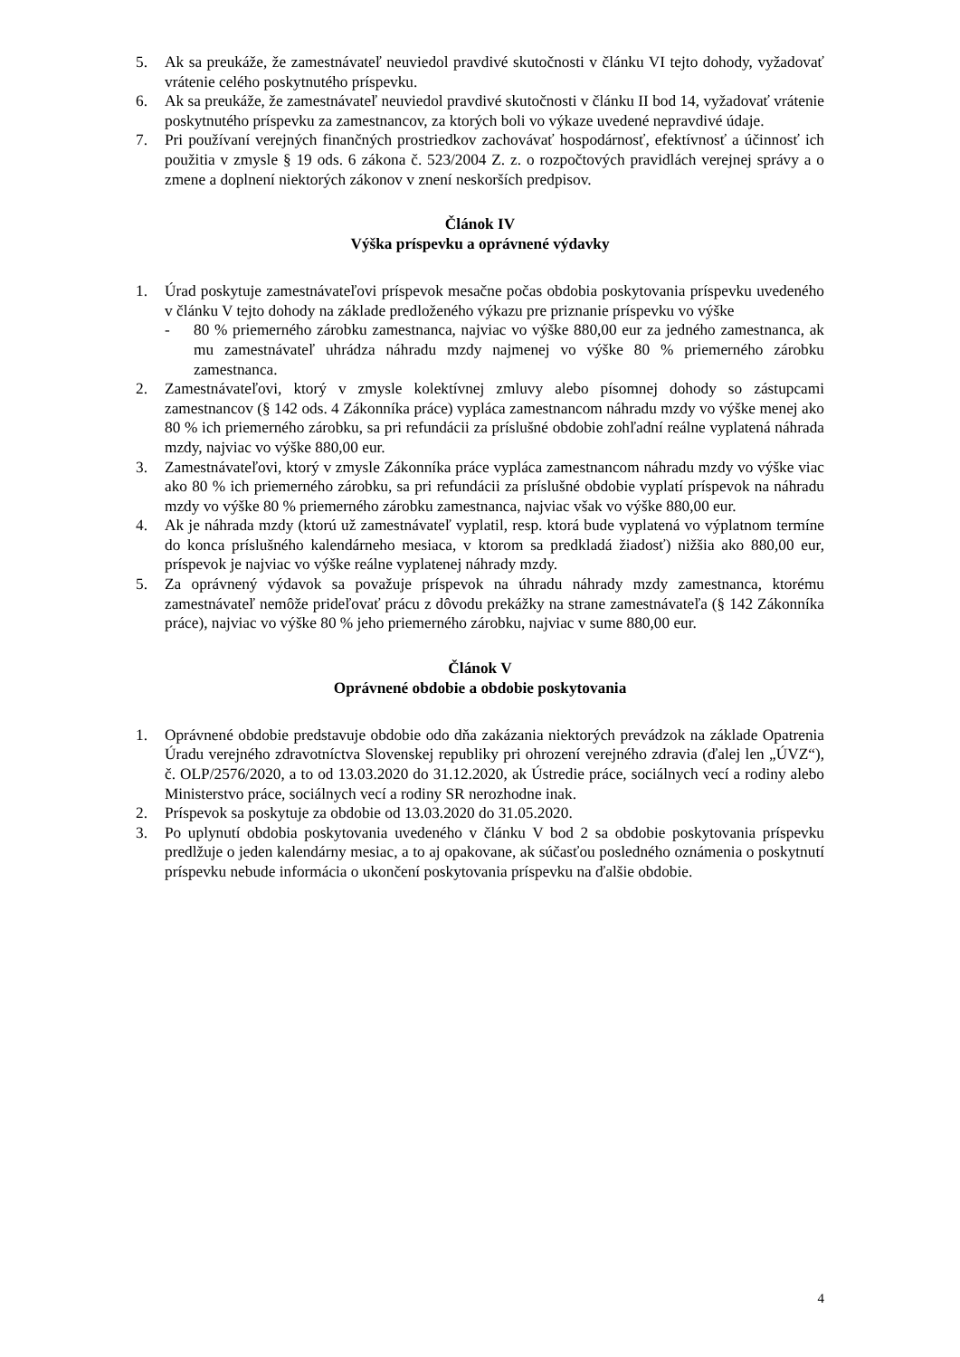5. Ak sa preukáže, že zamestnávateľ neuviedol pravdivé skutočnosti v článku VI tejto dohody, vyžadovať vrátenie celého poskytnutého príspevku.
6. Ak sa preukáže, že zamestnávateľ neuviedol pravdivé skutočnosti v článku II bod 14, vyžadovať vrátenie poskytnutého príspevku za zamestnancov, za ktorých boli vo výkaze uvedené nepravdivé údaje.
7. Pri používaní verejných finančných prostriedkov zachovávať hospodárnosť, efektívnosť a účinnosť ich použitia v zmysle § 19 ods. 6 zákona č. 523/2004 Z. z. o rozpočtových pravidlách verejnej správy a o zmene a doplnení niektorých zákonov v znení neskorších predpisov.
Článok IV
Výška príspevku a oprávnené výdavky
1. Úrad poskytuje zamestnávateľovi príspevok mesačne počas obdobia poskytovania príspevku uvedeného v článku V tejto dohody na základe predloženého výkazu pre priznanie príspevku vo výške
- 80 % priemerného zárobku zamestnanca, najviac vo výške 880,00 eur za jedného zamestnanca, ak mu zamestnávateľ uhrádza náhradu mzdy najmenej vo výške 80 % priemerného zárobku zamestnanca.
2. Zamestnávateľovi, ktorý v zmysle kolektívnej zmluvy alebo písomnej dohody so zástupcami zamestnancov (§ 142 ods. 4 Zákonníka práce) vypláca zamestnancom náhradu mzdy vo výške menej ako 80 % ich priemerného zárobku, sa pri refundácii za príslušné obdobie zohľadní reálne vyplatená náhrada mzdy, najviac vo výške 880,00 eur.
3. Zamestnávateľovi, ktorý v zmysle Zákonníka práce vypláca zamestnancom náhradu mzdy vo výške viac ako 80 % ich priemerného zárobku, sa pri refundácii za príslušné obdobie vyplatí príspevok na náhradu mzdy vo výške 80 % priemerného zárobku zamestnanca, najviac však vo výške 880,00 eur.
4. Ak je náhrada mzdy (ktorú už zamestnávateľ vyplatil, resp. ktorá bude vyplatená vo výplatnom termíne do konca príslušného kalendárneho mesiaca, v ktorom sa predkladá žiadosť) nižšia ako 880,00 eur, príspevok je najviac vo výške reálne vyplatenej náhrady mzdy.
5. Za oprávnený výdavok sa považuje príspevok na úhradu náhrady mzdy zamestnanca, ktorému zamestnávateľ nemôže prideľovať prácu z dôvodu prekážky na strane zamestnávateľa (§ 142 Zákonníka práce), najviac vo výške 80 % jeho priemerného zárobku, najviac v sume 880,00 eur.
Článok V
Oprávnené obdobie a obdobie poskytovania
1. Oprávnené obdobie predstavuje obdobie odo dňa zakázania niektorých prevádzok na základe Opatrenia Úradu verejného zdravotníctva Slovenskej republiky pri ohrození verejného zdravia (ďalej len „ÚVZ“), č. OLP/2576/2020, a to od 13.03.2020 do 31.12.2020, ak Ústredie práce, sociálnych vecí a rodiny alebo Ministerstvo práce, sociálnych vecí a rodiny SR nerozhodne inak.
2. Príspevok sa poskytuje za obdobie od 13.03.2020 do 31.05.2020.
3. Po uplynutí obdobia poskytovania uvedeného v článku V bod 2 sa obdobie poskytovania príspevku predlžuje o jeden kalendárny mesiac, a to aj opakovane, ak súčasťou posledného oznámenia o poskytnutí príspevku nebude informácia o ukončení poskytovania príspevku na ďalšie obdobie.
4